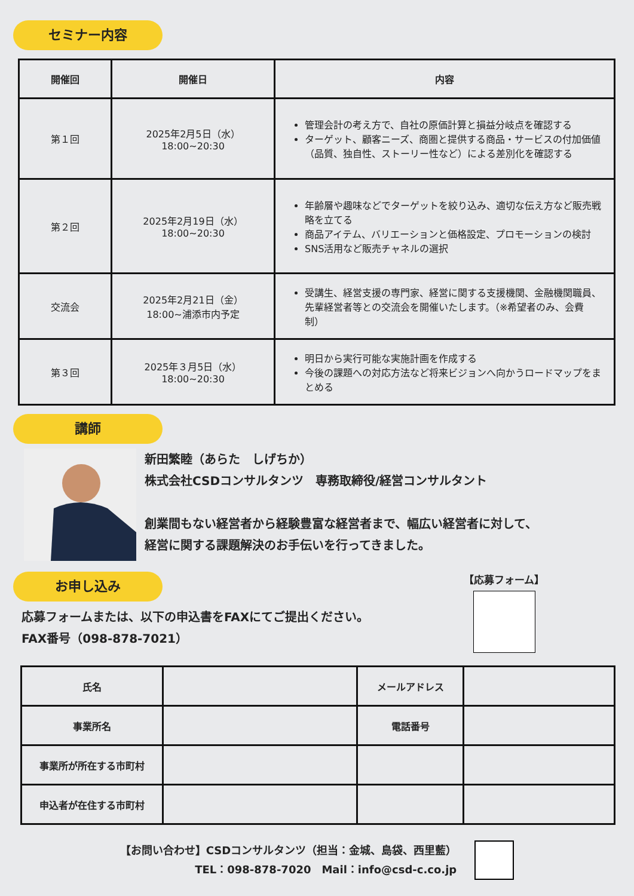セミナー内容
| 開催回 | 開催日 | 内容 |
| --- | --- | --- |
| 第１回 | 2025年2月5日（水） 18:00~20:30 | 管理会計の考え方で、自社の原価計算と損益分岐点を確認する ターゲット、顧客ニーズ、商圏と提供する商品・サービスの付加価値（品質、独自性、ストーリー性など）による差別化を確認する |
| 第２回 | 2025年2月19日（水） 18:00~20:30 | 年齢層や趣味などでターゲットを絞り込み、適切な伝え方など販売戦略を立てる 商品アイテム、バリエーションと価格設定、プロモーションの検討 SNS活用など販売チャネルの選択 |
| 交流会 | 2025年2月21日（金） 18:00~浦添市内予定 | 受講生、経営支援の専門家、経営に関する支援機関、金融機関職員、先輩経営者等との交流会を開催いたします。（※希望者のみ、会費制） |
| 第３回 | 2025年３月5日（水） 18:00~20:30 | 明日から実行可能な実施計画を作成する 今後の課題への対応方法など将来ビジョンへ向かうロードマップをまとめる |
講師
新田繁睦（あらた　しげちか）
株式会社CSDコンサルタンツ　専務取締役/経営コンサルタント
創業間もない経営者から経験豊富な経営者まで、幅広い経営者に対して、
経営に関する課題解決のお手伝いを行ってきました。
お申し込み
応募フォームまたは、以下の申込書をFAXにてご提出ください。
FAX番号（098-878-7021）
【応募フォーム】
| 氏名 | | メールアドレス | |
| 事業所名 | | 電話番号 | |
| 事業所が所在する市町村 | | | |
| 申込者が在住する市町村 | | | |
【お問い合わせ】CSDコンサルタンツ（担当：金城、島袋、西里藍）
TEL：098-878-7020　Mail：info@csd-c.co.jp